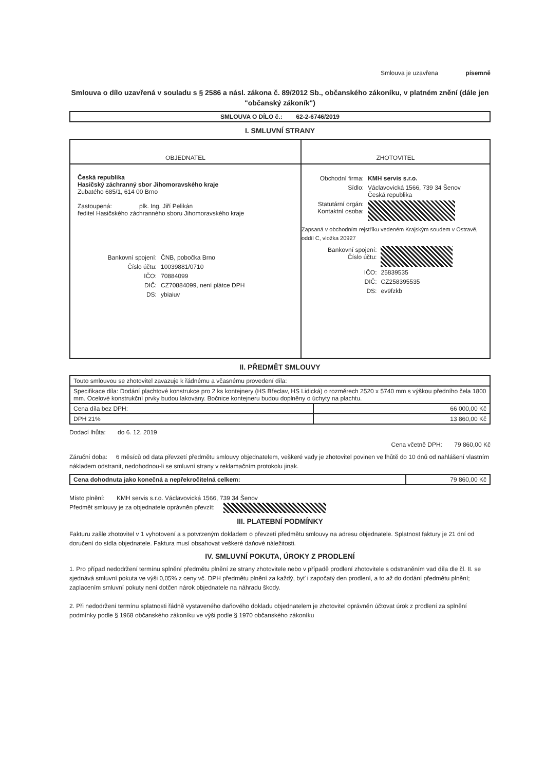Smlouva je uzavřena písemně
Smlouva o dílo uzavřená v souladu s § 2586 a násl. zákona č. 89/2012 Sb., občanského zákoníku, v platném znění (dále jen "občanský zákoník")
SMLOUVA O DÍLO č.: 62-2-6746/2019
I. SMLUVNÍ STRANY
| OBJEDNATEL | ZHOTOVITEL |
| --- | --- |
| Česká republika Hasičský záchranný sbor Jihomoravského kraje Zubatého 685/1, 614 00 Brno Zastoupená: plk. Ing. Jiří Pelikán ředitel Hasičského záchranného sboru Jihomoravského kraje / Bankovní spojení: / ČNB, pobočka Brno / / Číslo účtu: / 10039881/0710 / / IČO: / 70884099 / / DIČ: / CZ70884099, není plátce DPH / / DS: / ybiaiuv / | / Obchodní firma: / KMH servis s.r.o. / / Sídlo: / Václavovická 1566, 739 34 Šenov Česká republika / / Statutární orgán: Kontaktní osoba: / / Zapsaná v obchodním rejstříku vedeném Krajským soudem v Ostravě, oddíl C, vložka 20927 / Bankovní spojení: Číslo účtu: / / / IČO: / 25839535 / / DIČ: / CZ258395535 / / DS: / ev9fzkb / |
II. PŘEDMĚT SMLOUVY
| Touto smlouvou se zhotovitel zavazuje k řádnému a včasnému provedení díla: | |
| Specifikace díla: Dodání plachtové konstrukce pro 2 ks kontejnery (HS Břeclav, HS Lidická) o rozměrech 2520 x 5740 mm s výškou předního čela 1800 mm. Ocelové konstrukční prvky budou lakovány. Bočnice kontejneru budou doplněny o úchyty na plachtu. | |
| Cena díla bez DPH: | 66 000,00 Kč |
| DPH 21% | 13 860,00 Kč |
Dodací lhůta: do 6. 12. 2019
Cena včetně DPH: 79 860,00 Kč
Záruční doba: 6 měsíců od data převzetí předmětu smlouvy objednatelem, veškeré vady je zhotovitel povinen ve lhůtě do 10 dnů od nahlášení vlastním nákladem odstranit, nedohodnou-li se smluvní strany v reklamačním protokolu jinak.
| Cena dohodnuta jako konečná a nepřekročitelná celkem: | 79 860,00 Kč |
Místo plnění: KMH servis s.r.o. Václavovická 1566, 739 34 Šenov
Předmět smlouvy je za objednatele oprávněn převzít:
III. PLATEBNÍ PODMÍNKY
Fakturu zašle zhotovitel v 1 vyhotovení a s potvrzeným dokladem o převzetí předmětu smlouvy na adresu objednatele. Splatnost faktury je 21 dní od doručení do sídla objednatele. Faktura musí obsahovat veškeré daňové náležitosti.
IV. SMLUVNÍ POKUTA, ÚROKY Z PRODLENÍ
1. Pro případ nedodržení termínu splnění předmětu plnění ze strany zhotovitele nebo v případě prodlení zhotovitele s odstraněním vad díla dle čl. II. se sjednává smluvní pokuta ve výši 0,05% z ceny vč. DPH předmětu plnění za každý, byť i započatý den prodlení, a to až do dodání předmětu plnění; zaplacením smluvní pokuty není dotčen nárok objednatele na náhradu škody.
2. Při nedodržení termínu splatnosti řádně vystaveného daňového dokladu objednatelem je zhotovitel oprávněn účtovat úrok z prodlení za splnění podmínky podle § 1968 občanského zákoníku ve výši podle § 1970 občanského zákoníku